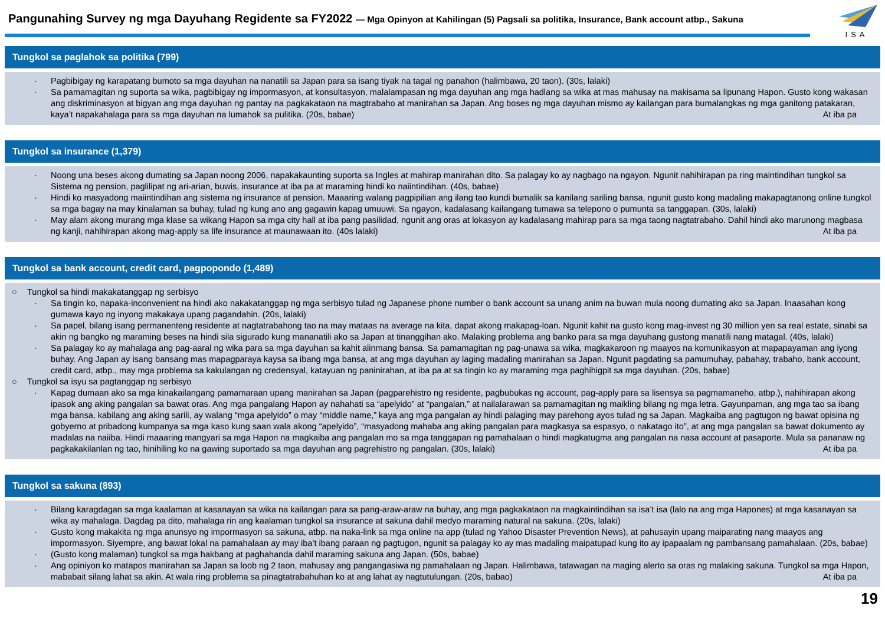Pangunahing Survey ng mga Dayuhang Regidente sa FY2022 — Mga Opinyon at Kahilingan (5) Pagsali sa politika, Insurance, Bank account atbp., Sakuna
ISA
Tungkol sa paglahok sa politika (799)
· Pagbibigay ng karapatang bumoto sa mga dayuhan na nanatili sa Japan para sa isang tiyak na tagal ng panahon (halimbawa, 20 taon). (30s, lalaki)
· Sa pamamagitan ng suporta sa wika, pagbibigay ng impormasyon, at konsultasyon, malalampasan ng mga dayuhan ang mga hadlang sa wika at mas mahusay na makisama sa lipunang Hapon. Gusto kong wakasan ang diskriminasyon at bigyan ang mga dayuhan ng pantay na pagkakataon na magtrabaho at manirahan sa Japan. Ang boses ng mga dayuhan mismo ay kailangan para bumalangkas ng mga ganitong patakaran, kaya’t napakahalaga para sa mga dayuhan na lumahok sa pulitika. (20s, babae) At iba pa
Tungkol sa insurance (1,379)
· Noong una beses akong dumating sa Japan noong 2006, napakakaunting suporta sa Ingles at mahirap manirahan dito. Sa palagay ko ay nagbago na ngayon. Ngunit nahihirapan pa ring maintindihan tungkol sa Sistema ng pension, paglilipat ng ari-arian, buwis, insurance at iba pa at maraming hindi ko naiintindihan. (40s, babae)
· Hindi ko masyadong maiintindihan ang sistema ng insurance at pension. Maaaring walang pagpipilian ang ilang tao kundi bumalik sa kanilang sariling bansa, ngunit gusto kong madaling makapagtanong online tungkol sa mga bagay na may kinalaman sa buhay, tulad ng kung ano ang gagawin kapag umuuwi. Sa ngayon, kadalasang kailangang tumawa sa telepono o pumunta sa tanggapan. (30s, lalaki)
· May alam akong murang mga klase sa wikang Hapon sa mga city hall at iba pang pasilidad, ngunit ang oras at lokasyon ay kadalasang mahirap para sa mga taong nagtatrabaho. Dahil hindi ako marunong magbasa ng kanji, nahihirapan akong mag-apply sa life insurance at maunawaan ito. (40s lalaki) At iba pa
Tungkol sa bank account, credit card, pagpopondo (1,489)
○ Tungkol sa hindi makakatanggap ng serbisyo
· Sa tingin ko, napaka-inconvenient na hindi ako nakakatanggap ng mga serbisyo tulad ng Japanese phone number o bank account sa unang anim na buwan mula noong dumating ako sa Japan. Inaasahan kong gumawa kayo ng inyong makakaya upang pagandahin. (20s, lalaki)
· Sa papel, bilang isang permanenteng residente at nagtatrabahong tao na may mataas na average na kita, dapat akong makapag-loan. Ngunit kahit na gusto kong mag-invest ng 30 million yen sa real estate, sinabi sa akin ng bangko ng maraming beses na hindi sila sigurado kung mananatili ako sa Japan at tinanggihan ako. Malaking problema ang banko para sa mga dayuhang gustong manatili nang matagal. (40s, lalaki)
· Sa palagay ko ay mahalaga ang pag-aaral ng wika para sa mga dayuhan sa kahit alinmang bansa. Sa pamamagitan ng pag-unawa sa wika, magkakaroon ng maayos na komunikasyon at mapapayaman ang iyong buhay. Ang Japan ay isang bansang mas mapagparaya kaysa sa ibang mga bansa, at ang mga dayuhan ay laging madaling manirahan sa Japan. Ngunit pagdating sa pamumuhay, pabahay, trabaho, bank account, credit card, atbp., may mga problema sa kakulangan ng credensyal, katayuan ng paninirahan, at iba pa at sa tingin ko ay maraming mga paghihigpit sa mga dayuhan. (20s, babae)
○ Tungkol sa isyu sa pagtanggap ng serbisyo
· Kapag dumaan ako sa mga kinakailangang pamamaraan upang manirahan sa Japan (pagparehistro ng residente, pagbubukas ng account, pag-apply para sa lisensya sa pagmamaneho, atbp.), nahihirapan akong ipasok ang aking pangalan sa bawat oras. Ang mga pangalang Hapon ay nahahati sa “apelyido” at “pangalan,” at nailalarawan sa pamamagitan ng maikling bilang ng mga letra. Gayunpaman, ang mga tao sa ibang mga bansa, kabilang ang aking sarili, ay walang “mga apelyido” o may “middle name,” kaya ang mga pangalan ay hindi palaging may parehong ayos tulad ng sa Japan. Magkaiba ang pagtugon ng bawat opisina ng gobyerno at pribadong kumpanya sa mga kaso kung saan wala akong “apelyido”, “masyadong mahaba ang aking pangalan para magkasya sa espasyo, o nakatago ito”, at ang mga pangalan sa bawat dokumento ay madalas na naiiba. Hindi maaaring mangyari sa mga Hapon na magkaiba ang pangalan mo sa mga tanggapan ng pamahalaan o hindi magkatugma ang pangalan na nasa account at pasaporte. Mula sa pananaw ng pagkakakilanlan ng tao, hinihiling ko na gawing suportado sa mga dayuhan ang pagrehistro ng pangalan. (30s, lalaki) At iba pa
Tungkol sa sakuna (893)
· Bilang karagdagan sa mga kaalaman at kasanayan sa wika na kailangan para sa pang-araw-araw na buhay, ang mga pagkakataon na magkaintindihan sa isa’t isa (lalo na ang mga Hapones) at mga kasanayan sa wika ay mahalaga. Dagdag pa dito, mahalaga rin ang kaalaman tungkol sa insurance at sakuna dahil medyo maraming natural na sakuna. (20s, lalaki)
· Gusto kong makakita ng mga anunsyo ng impormasyon sa sakuna, atbp. na naka-link sa mga online na app (tulad ng Yahoo Disaster Prevention News), at pahusayin upang maiparating nang maayos ang impormasyon. Siyempre, ang bawat lokal na pamahalaan ay may iba’t ibang paraan ng pagtugon, ngunit sa palagay ko ay mas madaling maipatupad kung ito ay ipapaalam ng pambansang pamahalaan. (20s, babae)
· (Gusto kong malaman) tungkol sa mga hakbang at paghahanda dahil maraming sakuna ang Japan. (50s, babae)
· Ang opiniyon ko matapos manirahan sa Japan sa loob ng 2 taon, mahusay ang pangangasiwa ng pamahalaan ng Japan. Halimbawa, tatawagan na maging alerto sa oras ng malaking sakuna. Tungkol sa mga Hapon, mababait silang lahat sa akin. At wala ring problema sa pinagtatrabahuhan ko at ang lahat ay nagtutulungan. (20s, babao) At iba pa
19